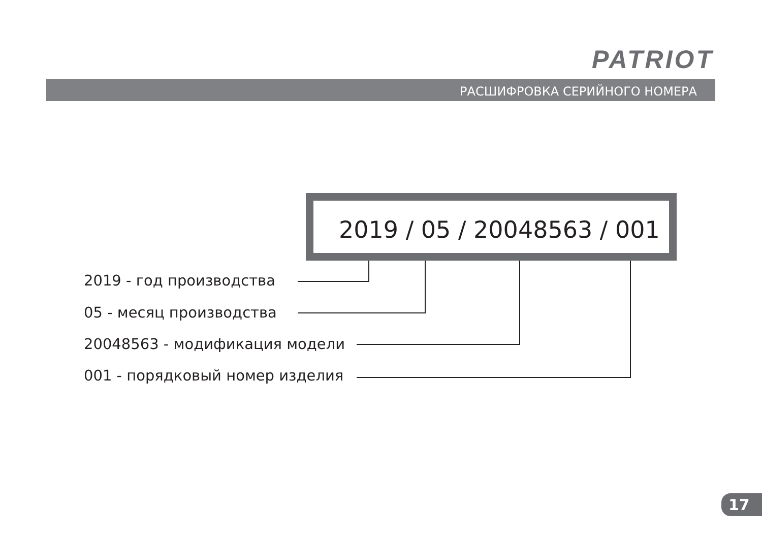PATRIOT
РАСШИФРОВКА СЕРИЙНОГО НОМЕРА
2019 / 05 / 20048563 / 001
2019 - год производства
05 - месяц производства
20048563 - модификация модели
001 - порядковый номер изделия
17